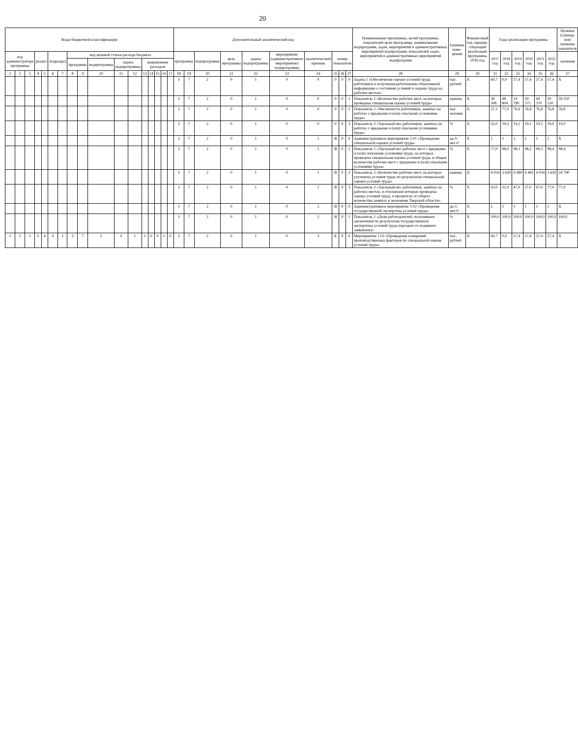20
| Коды бюджетной классификации | | | | | | | | | | | | | | | | | Дополнительный аналитический код | | | | | | | | | | Наименование программы, целей программы, показателей цели программы, наименование подпрограмм, задач, мероприятий и административных мероприятий подпрограмм, показателей задач, мероприятий и административных мероприятий подпрограмм | Единица изме-рения | Финансовый год, предше-ствующий реализации программы, 2016 год | Годы реализации программы | | | | | | Целевое (суммар-ное) значение показателя |
| --- | --- | --- | --- | --- | --- | --- | --- | --- | --- | --- | --- | --- | --- | --- | --- | --- | --- | --- | --- | --- | --- | --- | --- | --- | --- | --- | --- | --- | --- | --- | --- | --- | --- | --- | --- | --- |
| код администратора программы | | | раздел | | подраздел | | код целевой статьи расхода бюджета | | | | | | | | | | программа | | подпрограмма | цель программы | задача подпрограммы | мероприятие (административное мероприятие) подпрограммы | аналитический признак | номер показателя | | | | | | 2017 год | 2018 год | 2019 год | 2020 год | 2021 год | 2022 год | значение |
| | | | | | | | программа | | подпрограмма | задача подпрограммы | | направление расходов | | | | | | | | | | | | | | | | | | | | | | | | |
| 1 | 2 | 3 | 4 | 5 | 6 | 7 | 8 | 9 | 10 | 11 | 12 | 13 | 14 | 15 | 16 | 17 | 18 | 19 | 20 | 21 | 22 | 23 | 24 | 25 | 26 | 27 | 28 | 29 | 30 | 31 | 32 | 33 | 34 | 35 | 36 | 37 |
| | | | | | | | | | | | | | | | | | 3 | 7 | 2 | 0 | 1 | 0 | 0 | 0 | 0 | 0 | Задача 1 «Обеспечение оценки условий труда работников и получения работниками объективной информации о состоянии условий и охраны труда на рабочих местах» | тыс. рублей | Х | 60,7 | 0,0 | 57,4 | 57,4 | 57,4 | 57,4 | Х |
| | | | | | | | | | | | | | | | | | 3 | 7 | 2 | 0 | 1 | 0 | 0 | 0 | 0 | 1 | Показатель 1 «Количество рабочих мест, на которых проведена специальная оценка условий труда» | единиц | Х | 38 308 | 48 804 | 14 780 | 29 575 | 44 370 | 59 150 | 59 150 |
| | | | | | | | | | | | | | | | | | 3 | 7 | 2 | 0 | 1 | 0 | 0 | 0 | 0 | 2 | Показатель 2 «Численность работников, занятых на работах с вредными и (или) опасными условиями труда» | тыс. человек | Х | 37,1 | 77,0 | 76,9 | 76,8 | 76,8 | 76,8 | 76,8 |
| | | | | | | | | | | | | | | | | | 3 | 7 | 2 | 0 | 1 | 0 | 0 | 0 | 0 | 3 | Показатель 3 «Удельный вес работников, занятых на работах с вредными и (или) опасными условиями труда» | % | Х | 32,0 | 19,3 | 19,2 | 19,1 | 19,1 | 19,0 | 19,0 |
| | | | | | | | | | | | | | | | | | 3 | 7 | 2 | 0 | 1 | 0 | 1 | Я | 0 | 0 | Административное мероприятие 1.01 «Проведение специальной оценки условий труда» | да-1/ нет-0 | Х | 1 | 1 | 1 | 1 | 1 | 1 | Х |
| | | | | | | | | | | | | | | | | | 3 | 7 | 2 | 0 | 1 | 0 | 1 | Я | 0 | 1 | Показатель 1 «Удельный вес рабочих мест с вредными и (или) опасными условиями труда, на которых проведена специальная оценка условий труда, в общем количестве рабочих мест с вредными и (или) опасными условиями труда» | % | Х | 77,0 | 98,0 | 98,1 | 98,2 | 98,3 | 98,4 | 98,4 |
| | | | | | | | | | | | | | | | | | 3 | 7 | 2 | 0 | 1 | 0 | 1 | Я | 0 | 2 | Показатель 2 «Количество рабочих мест, на которых улучшены условия труда по результатам специальной оценки условий труда» | единиц | Х | 4 034 | 3 630 | 4 980 | 4 482 | 4 034 | 3 630 | 24 790 |
| | | | | | | | | | | | | | | | | | 3 | 7 | 2 | 0 | 1 | 0 | 1 | Я | 0 | 3 | Показатель 3 «Удельный вес работников, занятых на рабочих местах, в отношении которых проведена оценка условий труда, в процентах от общего количества занятых в экономике Тверской области» | % | Х | 10,0 | 31,0 | 47,0 | 57,0 | 67,0 | 77,0 | 77,0 |
| | | | | | | | | | | | | | | | | | 3 | 7 | 2 | 0 | 1 | 0 | 2 | Я | 0 | 0 | Административное мероприятие 1.02 «Проведение государственной экспертизы условий труда» | да-1/ нет-0 | Х | 1 | 1 | 1 | 1 | 1 | 1 | Х |
| | | | | | | | | | | | | | | | | | 3 | 7 | 2 | 0 | 1 | 0 | 2 | Я | 0 | 1 | Показатель 1 «Доля работодателей, получивших заключения по результатам государственной экспертизы условий труда (процент от подавших заявление)» | % | Х | 100,0 | 100,0 | 100,0 | 100,0 | 100,0 | 100,0 | 100,0 |
| 1 | 2 | 3 | 0 | 4 | 0 | 1 | 3 | 7 | 2 | 0 | 1 | 1 | 0 | 0 | 1 | 0 | 3 | 7 | 2 | 0 | 1 | 0 | 3 | Б | 0 | 0 | Мероприятие 1.03 «Проведение измерений производственных факторов по специальной оценке условий труда» | тыс. рублей | Х | 60,7 | 0,0 | 57,4 | 57,4 | 57,4 | 57,4 | Х |